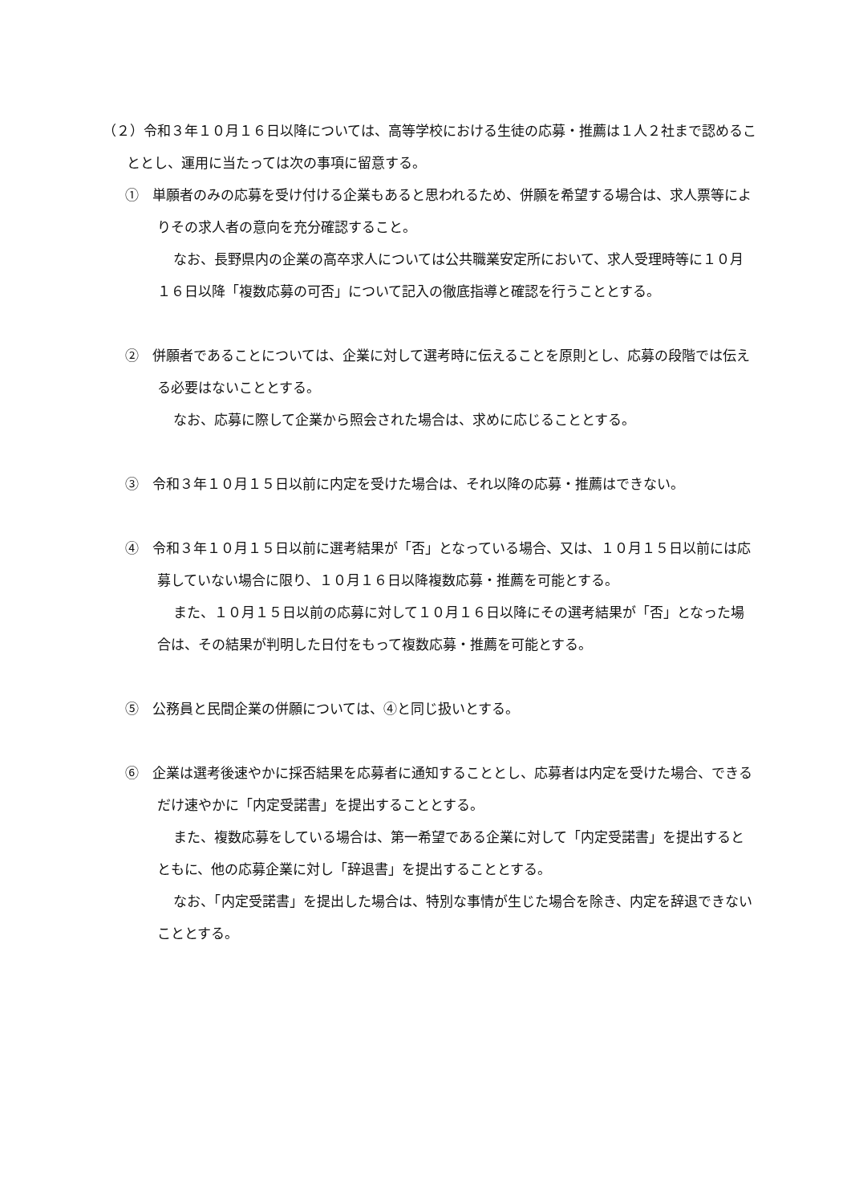（２）令和３年１０月１６日以降については、高等学校における生徒の応募・推薦は１人２社まで認めることとし、運用に当たっては次の事項に留意する。
①　単願者のみの応募を受け付ける企業もあると思われるため、併願を希望する場合は、求人票等によりその求人者の意向を充分確認すること。
なお、長野県内の企業の高卒求人については公共職業安定所において、求人受理時等に１０月１６日以降「複数応募の可否」について記入の徹底指導と確認を行うこととする。
②　併願者であることについては、企業に対して選考時に伝えることを原則とし、応募の段階では伝える必要はないこととする。
なお、応募に際して企業から照会された場合は、求めに応じることとする。
③　令和３年１０月１５日以前に内定を受けた場合は、それ以降の応募・推薦はできない。
④　令和３年１０月１５日以前に選考結果が「否」となっている場合、又は、１０月１５日以前には応募していない場合に限り、１０月１６日以降複数応募・推薦を可能とする。
また、１０月１５日以前の応募に対して１０月１６日以降にその選考結果が「否」となった場合は、その結果が判明した日付をもって複数応募・推薦を可能とする。
⑤　公務員と民間企業の併願については、④と同じ扱いとする。
⑥　企業は選考後速やかに採否結果を応募者に通知することとし、応募者は内定を受けた場合、できるだけ速やかに「内定受諾書」を提出することとする。
また、複数応募をしている場合は、第一希望である企業に対して「内定受諾書」を提出するとともに、他の応募企業に対し「辞退書」を提出することとする。
なお、「内定受諾書」を提出した場合は、特別な事情が生じた場合を除き、内定を辞退できないこととする。